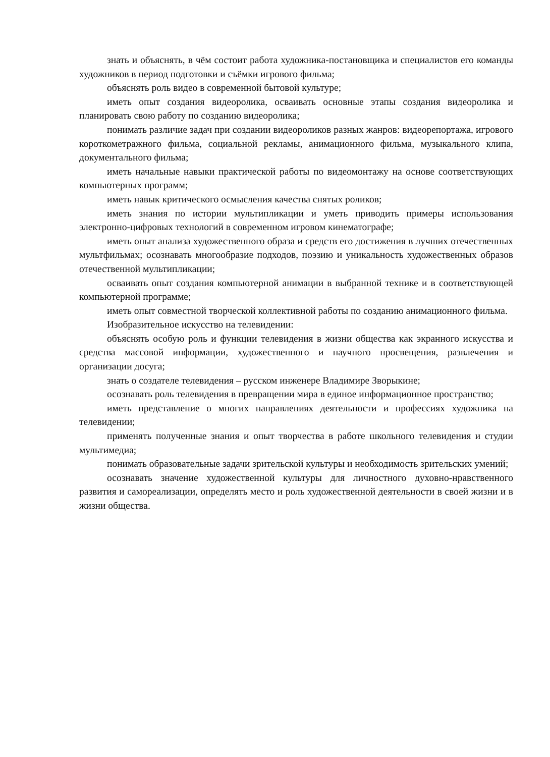знать и объяснять, в чём состоит работа художника-постановщика и специалистов его команды художников в период подготовки и съёмки игрового фильма;
объяснять роль видео в современной бытовой культуре;
иметь опыт создания видеоролика, осваивать основные этапы создания видеоролика и планировать свою работу по созданию видеоролика;
понимать различие задач при создании видеороликов разных жанров: видеорепортажа, игрового короткометражного фильма, социальной рекламы, анимационного фильма, музыкального клипа, документального фильма;
иметь начальные навыки практической работы по видеомонтажу на основе соответствующих компьютерных программ;
иметь навык критического осмысления качества снятых роликов;
иметь знания по истории мультипликации и уметь приводить примеры использования электронно-цифровых технологий в современном игровом кинематографе;
иметь опыт анализа художественного образа и средств его достижения в лучших отечественных мультфильмах; осознавать многообразие подходов, поэзию и уникальность художественных образов отечественной мультипликации;
осваивать опыт создания компьютерной анимации в выбранной технике и в соответствующей компьютерной программе;
иметь опыт совместной творческой коллективной работы по созданию анимационного фильма.
Изобразительное искусство на телевидении:
объяснять особую роль и функции телевидения в жизни общества как экранного искусства и средства массовой информации, художественного и научного просвещения, развлечения и организации досуга;
знать о создателе телевидения – русском инженере Владимире Зворыкине;
осознавать роль телевидения в превращении мира в единое информационное пространство;
иметь представление о многих направлениях деятельности и профессиях художника на телевидении;
применять полученные знания и опыт творчества в работе школьного телевидения и студии мультимедиа;
понимать образовательные задачи зрительской культуры и необходимость зрительских умений;
осознавать значение художественной культуры для личностного духовно-нравственного развития и самореализации, определять место и роль художественной деятельности в своей жизни и в жизни общества.